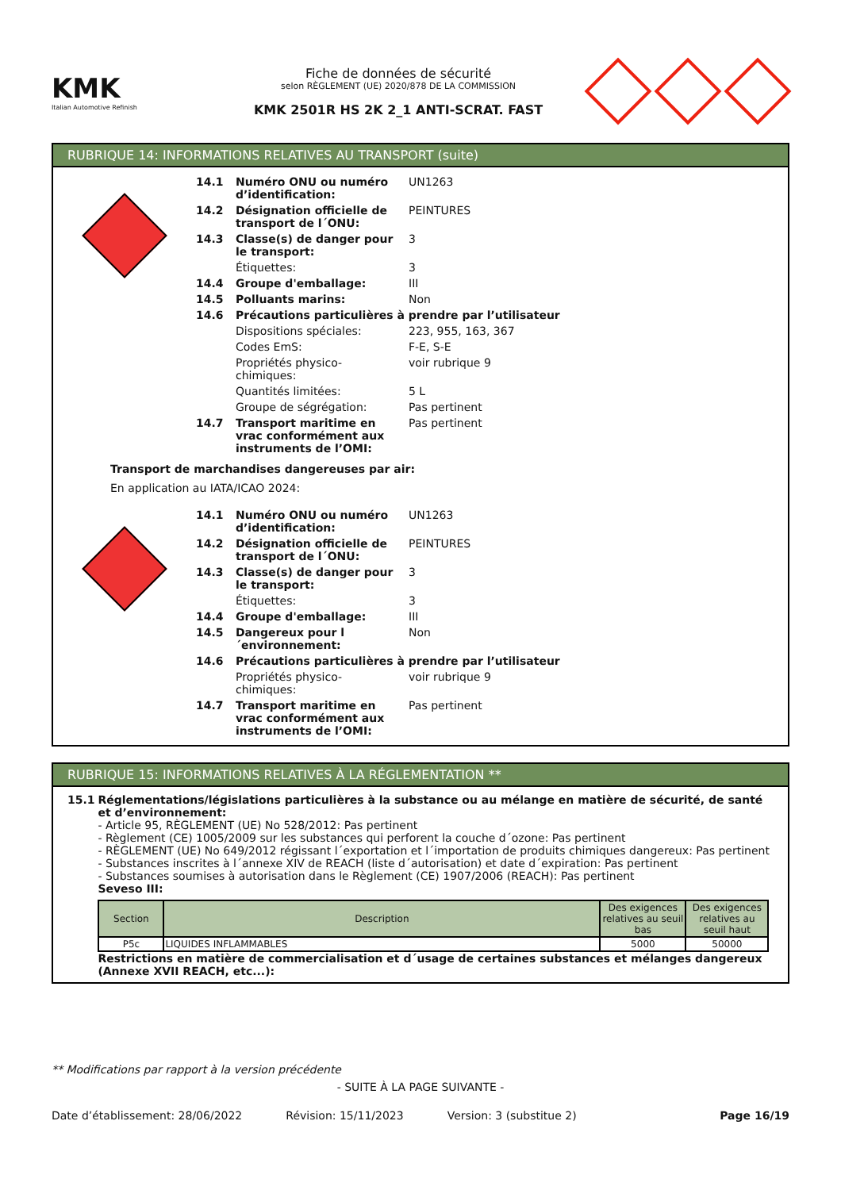KMK
Italian Automotive Refinish
Fiche de données de sécurité
selon RÈGLEMENT (UE) 2020/878 DE LA COMMISSION
KMK 2501R HS 2K 2_1 ANTI-SCRAT. FAST
RUBRIQUE 14: INFORMATIONS RELATIVES AU TRANSPORT (suite)
| 14.1 | Numéro ONU ou numéro d’identification: | UN1263 |
| 14.2 | Désignation officielle de transport de l´ONU: | PEINTURES |
| 14.3 | Classe(s) de danger pour le transport: | 3 |
| | Étiquettes: | 3 |
| 14.4 | Groupe d'emballage: | III |
| 14.5 | Polluants marins: | Non |
| 14.6 | Précautions particulières à prendre par l’utilisateur | |
| | Dispositions spéciales: | 223, 955, 163, 367 |
| | Codes EmS: | F-E, S-E |
| | Propriétés physico-chimiques: | voir rubrique 9 |
| | Quantités limitées: | 5 L |
| | Groupe de ségrégation: | Pas pertinent |
| 14.7 | Transport maritime en vrac conformément aux instruments de l’OMI: | Pas pertinent |
Transport de marchandises dangereuses par air:
En application au IATA/ICAO 2024:
| 14.1 | Numéro ONU ou numéro d’identification: | UN1263 |
| 14.2 | Désignation officielle de transport de l´ONU: | PEINTURES |
| 14.3 | Classe(s) de danger pour le transport: | 3 |
| | Étiquettes: | 3 |
| 14.4 | Groupe d'emballage: | III |
| 14.5 | Dangereux pour l´environnement: | Non |
| 14.6 | Précautions particulières à prendre par l’utilisateur | |
| | Propriétés physico-chimiques: | voir rubrique 9 |
| 14.7 | Transport maritime en vrac conformément aux instruments de l’OMI: | Pas pertinent |
RUBRIQUE 15: INFORMATIONS RELATIVES À LA RÉGLEMENTATION **
15.1 Réglementations/législations particulières à la substance ou au mélange en matière de sécurité, de santé et d’environnement:
- Article 95, RÈGLEMENT (UE) No 528/2012: Pas pertinent
- Règlement (CE) 1005/2009 sur les substances qui perforent la couche d´ozone: Pas pertinent
- RÈGLEMENT (UE) No 649/2012 régissant l´exportation et l´importation de produits chimiques dangereux: Pas pertinent
- Substances inscrites à l´annexe XIV de REACH (liste d´autorisation) et date d´expiration: Pas pertinent
- Substances soumises à autorisation dans le Règlement (CE) 1907/2006 (REACH): Pas pertinent
Seveso III:
| Section | Description | Des exigences relatives au seuil bas | Des exigences relatives au seuil haut |
| --- | --- | --- | --- |
| P5c | LIQUIDES INFLAMMABLES | 5000 | 50000 |
Restrictions en matière de commercialisation et d´usage de certaines substances et mélanges dangereux (Annexe XVII REACH, etc...):
** Modifications par rapport à la version précédente
- SUITE À LA PAGE SUIVANTE -
Date d’établissement: 28/06/2022 Révision: 15/11/2023 Version: 3 (substitue 2) Page 16/19